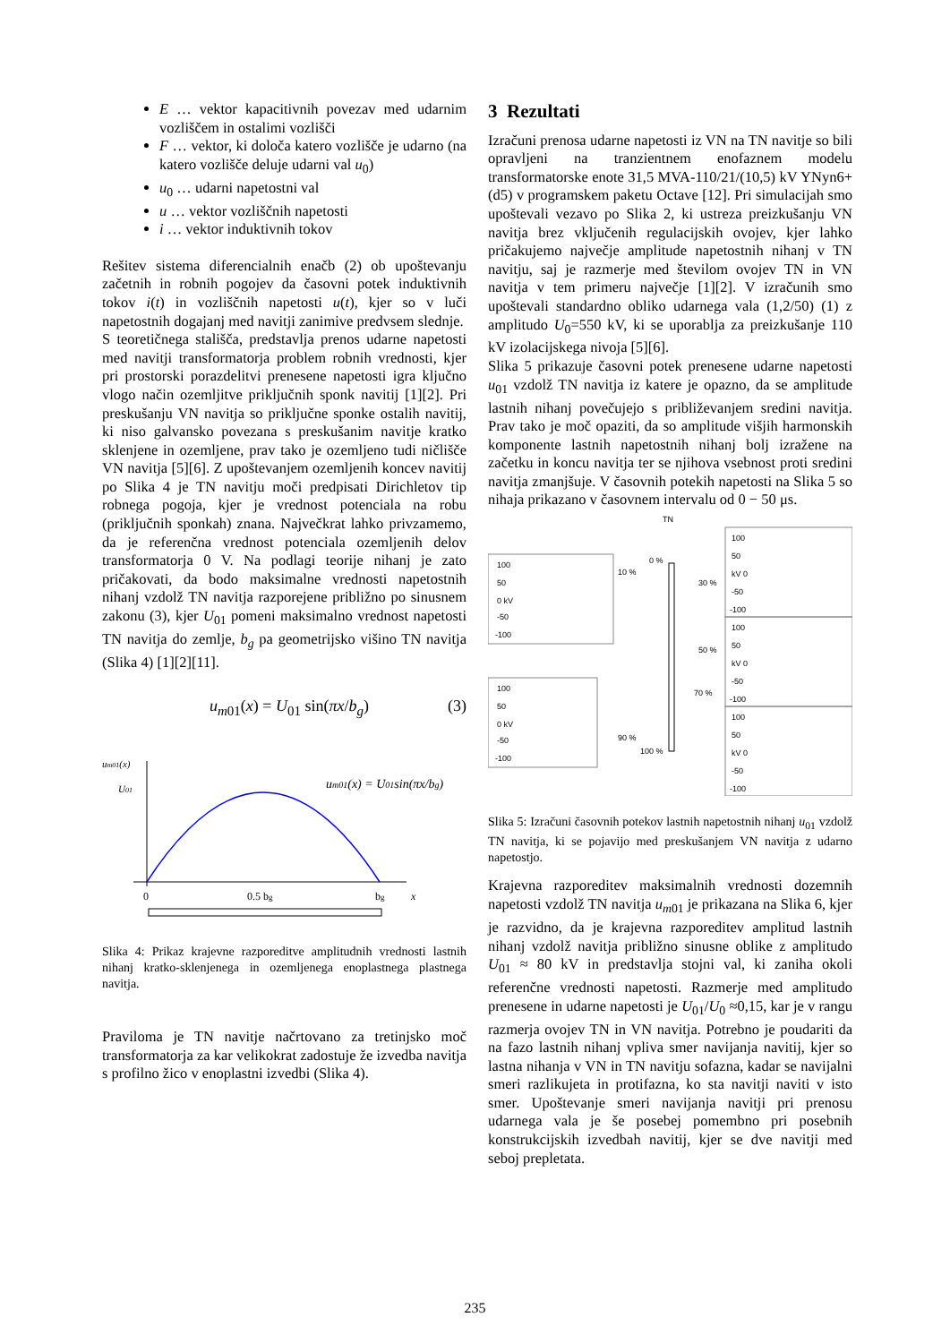E … vektor kapacitivnih povezav med udarnim vozliščem in ostalimi vozlišči
F … vektor, ki določa katero vozlišče je udarno (na katero vozlišče deluje udarni val u<sub>0</sub>)
u<sub>0</sub> … udarni napetostni val
u … vektor vozliščnih napetosti
i … vektor induktivnih tokov
Rešitev sistema diferencialnih enačb (2) ob upoštevanju začetnih in robnih pogojev da časovni potek induktivnih tokov i(t) in vozliščnih napetosti u(t), kjer so v luči napetostnih dogajanj med navitji zanimive predvsem slednje.
S teoretičnega stališča, predstavlja prenos udarne napetosti med navitji transformatorja problem robnih vrednosti, kjer pri prostorski porazdelitvi prenesene napetosti igra ključno vlogo način ozemljitve priključnih sponk navitij [1][2]. Pri preskušanju VN navitja so priključne sponke ostalih navitij, ki niso galvansko povezana s preskušanim navitje kratko sklenjene in ozemljene, prav tako je ozemljeno tudi ničlišče VN navitja [5][6]. Z upoštevanjem ozemljenih koncev navitij po Slika 4 je TN navitju moči predpisati Dirichletov tip robnega pogoja, kjer je vrednost potenciala na robu (priključnih sponkah) znana. Največkrat lahko privzamemo, da je referenčna vrednost potenciala ozemljenih delov transformatorja 0 V. Na podlagi teorije nihanj je zato pričakovati, da bodo maksimalne vrednosti napetostnih nihanj vzdolž TN navitja razporejene približno po sinusnem zakonu (3), kjer U<sub>01</sub> pomeni maksimalno vrednost napetosti TN navitja do zemlje, b<sub>g</sub> pa geometrijsko višino TN navitja (Slika 4) [1][2][11].
u<sub>m01</sub>(x) = U<sub>01</sub> sin(πx/b<sub>g</sub>) (3)
um01(x)
U01
um01(x) = U01sin(πx/bg)
0
0.5 bg
bg
x
Slika 4: Prikaz krajevne razporeditve amplitudnih vrednosti lastnih nihanj kratko-sklenjenega in ozemljenega enoplastnega plastnega navitja.
Praviloma je TN navitje načrtovano za tretinjsko moč transformatorja za kar velikokrat zadostuje že izvedba navitja s profilno žico v enoplastni izvedbi (Slika 4).
3 Rezultati
Izračuni prenosa udarne napetosti iz VN na TN navitje so bili opravljeni na tranzientnem enofaznem modelu transformatorske enote 31,5 MVA-110/21/(10,5) kV YNyn6+(d5) v programskem paketu Octave [12]. Pri simulacijah smo upoštevali vezavo po Slika 2, ki ustreza preizkušanju VN navitja brez vključenih regulacijskih ovojev, kjer lahko pričakujemo največje amplitude napetostnih nihanj v TN navitju, saj je razmerje med številom ovojev TN in VN navitja v tem primeru največje [1][2]. V izračunih smo upoštevali standardno obliko udarnega vala (1,2/50) (1) z amplitudo U<sub>0</sub>=550 kV, ki se uporablja za preizkušanje 110 kV izolacijskega nivoja [5][6].
Slika 5 prikazuje časovni potek prenesene udarne napetosti u<sub>01</sub> vzdolž TN navitja iz katere je opazno, da se amplitude lastnih nihanj povečujejo s približevanjem sredini navitja. Prav tako je moč opaziti, da so amplitude višjih harmonskih komponente lastnih napetostnih nihanj bolj izražene na začetku in koncu navitja ter se njihova vsebnost proti sredini navitja zmanjšuje. V časovnih potekih napetosti na Slika 5 so nihaja prikazano v časovnem intervalu od 0 − 50 μs.
TN
0 %
10 %
30 %
50 %
70 %
90 %
100 %
100
50
0 kV
-50
-100
100
50
0 kV
-50
-100
100
50
kV 0
-50
-100
100
50
kV 0
-50
-100
100
50
kV 0
-50
-100
Slika 5: Izračuni časovnih potekov lastnih napetostnih nihanj u<sub>01</sub> vzdolž TN navitja, ki se pojavijo med preskušanjem VN navitja z udarno napetostjo.
Krajevna razporeditev maksimalnih vrednosti dozemnih napetosti vzdolž TN navitja u<sub>m01</sub> je prikazana na Slika 6, kjer je razvidno, da je krajevna razporeditev amplitud lastnih nihanj vzdolž navitja približno sinusne oblike z amplitudo U<sub>01</sub> ≈ 80 kV in predstavlja stojni val, ki zaniha okoli referenčne vrednosti napetosti. Razmerje med amplitudo prenesene in udarne napetosti je U<sub>01</sub>/U<sub>0</sub> ≈0,15, kar je v rangu razmerja ovojev TN in VN navitja. Potrebno je poudariti da na fazo lastnih nihanj vpliva smer navijanja navitij, kjer so lastna nihanja v VN in TN navitju sofazna, kadar se navijalni smeri razlikujeta in protifazna, ko sta navitji naviti v isto smer. Upoštevanje smeri navijanja navitji pri prenosu udarnega vala je še posebej pomembno pri posebnih konstrukcijskih izvedbah navitij, kjer se dve navitji med seboj prepletata.
235